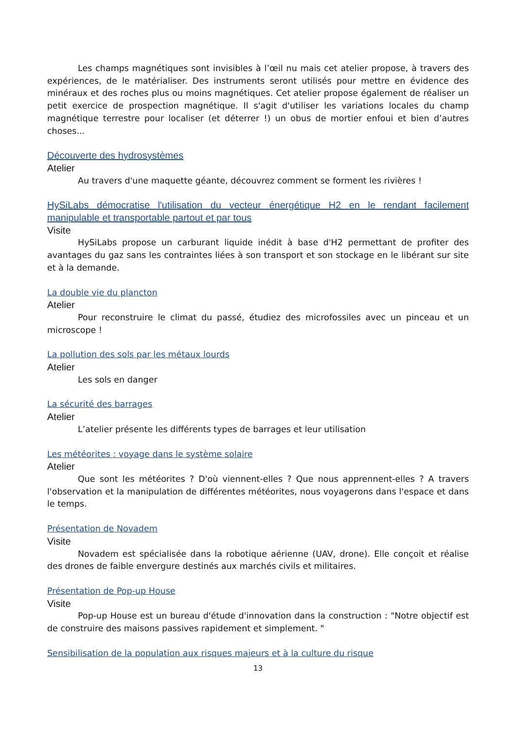Les champs magnétiques sont invisibles à l’œil nu mais cet atelier propose, à travers des expériences, de le matérialiser. Des instruments seront utilisés pour mettre en évidence des minéraux et des roches plus ou moins magnétiques. Cet atelier propose également de réaliser un petit exercice de prospection magnétique. Il s'agit d'utiliser les variations locales du champ magnétique terrestre pour localiser (et déterrer !) un obus de mortier enfoui et bien d’autres choses...
Découverte des hydrosystèmes
Atelier
Au travers d'une maquette géante, découvrez comment se forment les rivières !
HySiLabs démocratise l'utilisation du vecteur énergétique H2 en le rendant facilement manipulable et transportable partout et par tous
Visite
HySiLabs propose un carburant liquide inédit à base d'H2 permettant de profiter des avantages du gaz sans les contraintes liées à son transport et son stockage en le libérant sur site et à la demande.
La double vie du plancton
Atelier
Pour reconstruire le climat du passé, étudiez des microfossiles avec un pinceau et un microscope !
La pollution des sols par les métaux lourds
Atelier
Les sols en danger
La sécurité des barrages
Atelier
L’atelier présente les différents types de barrages et leur utilisation
Les météorites : voyage dans le système solaire
Atelier
Que sont les météorites ? D'où viennent-elles ? Que nous apprennent-elles ? A travers l'observation et la manipulation de différentes météorites, nous voyagerons dans l'espace et dans le temps.
Présentation de Novadem
Visite
Novadem est spécialisée dans la robotique aérienne (UAV, drone). Elle conçoit et réalise des drones de faible envergure destinés aux marchés civils et militaires.
Présentation de Pop-up House
Visite
Pop-up House est un bureau d'étude d'innovation dans la construction : "Notre objectif est de construire des maisons passives rapidement et simplement. "
Sensibilisation de la population aux risques majeurs et à la culture du risque
13